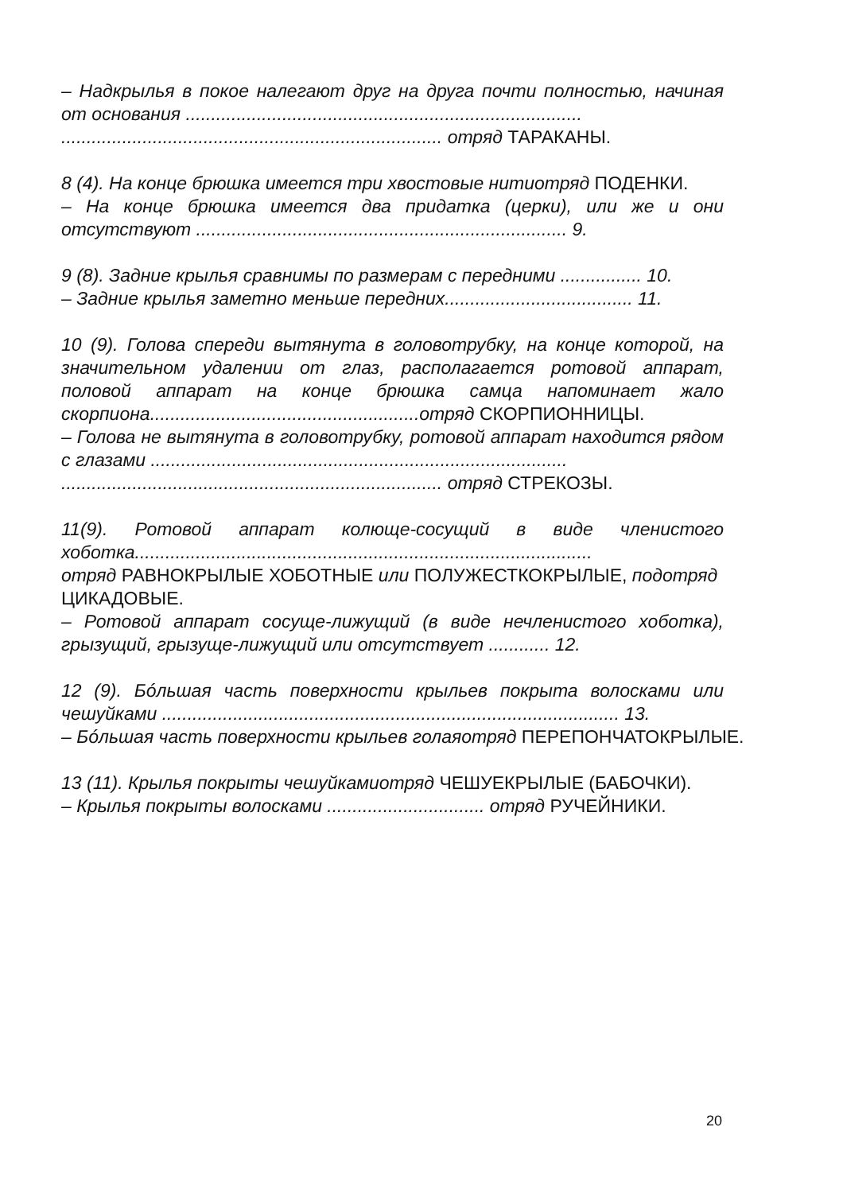– Надкрылья в покое налегают друг на друга почти полностью, начиная от основания ..............................................................................
........................................................................... отряд ТАРАКАНЫ.
8 (4). На конце брюшка имеется три хвостовые нитиотряд ПОДЕНКИ.
– На конце брюшка имеется два придатка (церки), или же и они отсутствуют ......................................................................... 9.
9 (8). Задние крылья сравнимы по размерам с передними ................ 10.
– Задние крылья заметно меньше передних..................................... 11.
10 (9). Голова спереди вытянута в головотрубку, на конце которой, на значительном удалении от глаз, располагается ротовой аппарат, половой аппарат на конце брюшка самца напоминает жало скорпиона.....................................................отряд СКОРПИОННИЦЫ.
– Голова не вытянута в головотрубку, ротовой аппарат находится рядом с глазами ..................................................................................
........................................................................... отряд СТРЕКОЗЫ.
11(9). Ротовой аппарат колюще-сосущий в виде членистого хоботка..........................................................................................
отряд РАВНОКРЫЛЫЕ ХОБОТНЫЕ или ПОЛУЖЕСТКОКРЫЛЫЕ, подотряд
ЦИКАДОВЫЕ.
– Ротовой аппарат сосуще-лижущий (в виде нечленистого хоботка), грызущий, грызуще-лижущий или отсутствует ............ 12.
12 (9). Бóльшая часть поверхности крыльев покрыта волосками или чешуйками .......................................................................................... 13.
– Бóльшая часть поверхности крыльев голаяотряд ПЕРЕПОНЧАТОКРЫЛЫЕ.
13 (11). Крылья покрыты чешуйкамиотряд ЧЕШУЕКРЫЛЫЕ (БАБОЧКИ).
– Крылья покрыты волосками ............................... отряд РУЧЕЙНИКИ.
20